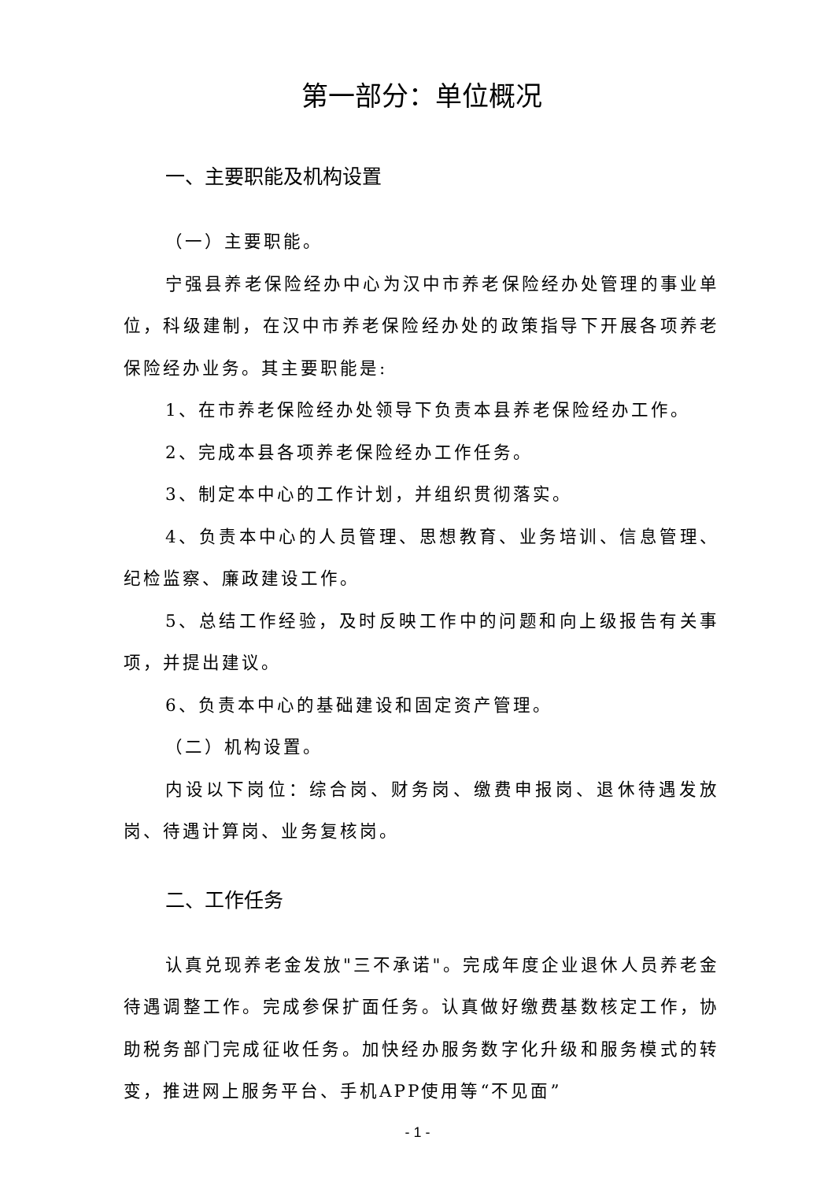第一部分：单位概况
一、主要职能及机构设置
（一）主要职能。
宁强县养老保险经办中心为汉中市养老保险经办处管理的事业单位，科级建制，在汉中市养老保险经办处的政策指导下开展各项养老保险经办业务。其主要职能是:
1、在市养老保险经办处领导下负责本县养老保险经办工作。
2、完成本县各项养老保险经办工作任务。
3、制定本中心的工作计划，并组织贯彻落实。
4、负责本中心的人员管理、思想教育、业务培训、信息管理、纪检监察、廉政建设工作。
5、总结工作经验，及时反映工作中的问题和向上级报告有关事项，并提出建议。
6、负责本中心的基础建设和固定资产管理。
（二）机构设置。
内设以下岗位：综合岗、财务岗、缴费申报岗、退休待遇发放岗、待遇计算岗、业务复核岗。
二、工作任务
认真兑现养老金发放"三不承诺"。完成年度企业退休人员养老金待遇调整工作。完成参保扩面任务。认真做好缴费基数核定工作，协助税务部门完成征收任务。加快经办服务数字化升级和服务模式的转变，推进网上服务平台、手机APP使用等“不见面”
- 1 -